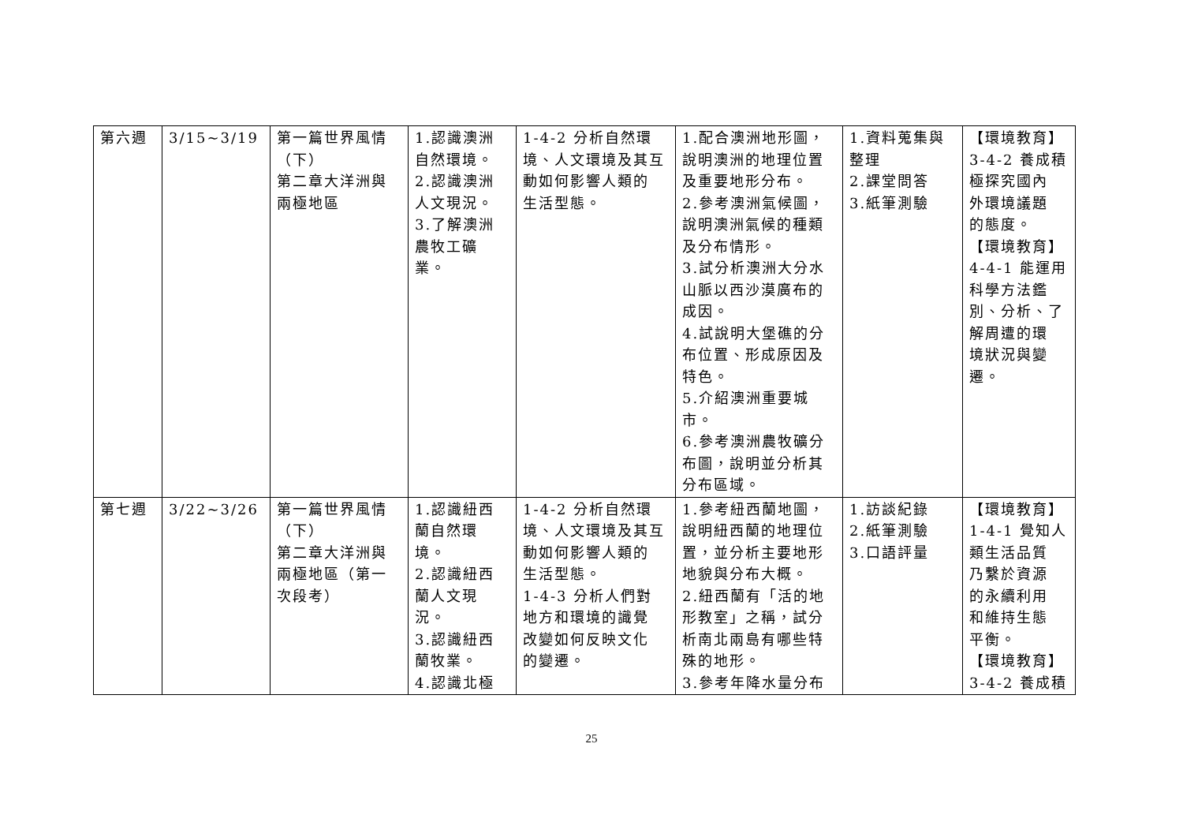| 第六週 | 3/15~3/19 | 第一篇世界風情 （下） 第二章大洋洲與 兩極地區 | 1.認識澳洲 自然環境。 2.認識澳洲 人文現況。 3.了解澳洲 農牧工礦 業。 | 1-4-2 分析自然環 境、人文環境及其互 動如何影響人類的 生活型態。 | 1.配合澳洲地形圖， 說明澳洲的地理位置 及重要地形分布。 2.參考澳洲氣候圖， 說明澳洲氣候的種類 及分布情形。 3.試分析澳洲大分水 山脈以西沙漠廣布的 成因。 4.試說明大堡礁的分 布位置、形成原因及 特色。 5.介紹澳洲重要城 市。 6.參考澳洲農牧礦分 布圖，說明並分析其 分布區域。 | 1.資料蒐集與 整理 2.課堂問答 3.紙筆測驗 | 【環境教育】 3-4-2 養成積 極探究國內 外環境議題 的態度。 【環境教育】 4-4-1 能運用 科學方法鑑 別、分析、了 解周遭的環 境狀況與變 遷。 |
| 第七週 | 3/22~3/26 | 第一篇世界風情 （下） 第二章大洋洲與 兩極地區（第一 次段考） | 1.認識紐西 蘭自然環 境。 2.認識紐西 蘭人文現 況。 3.認識紐西 蘭牧業。 4.認識北極 | 1-4-2 分析自然環 境、人文環境及其互 動如何影響人類的 生活型態。 1-4-3 分析人們對 地方和環境的識覺 改變如何反映文化 的變遷。 | 1.參考紐西蘭地圖， 說明紐西蘭的地理位 置，並分析主要地形 地貌與分布大概。 2.紐西蘭有「活的地 形教室」之稱，試分 析南北兩島有哪些特 殊的地形。 3.參考年降水量分布 | 1.訪談紀錄 2.紙筆測驗 3.口語評量 | 【環境教育】 1-4-1 覺知人 類生活品質 乃繫於資源 的永續利用 和維持生態 平衡。 【環境教育】 3-4-2 養成積 |
25